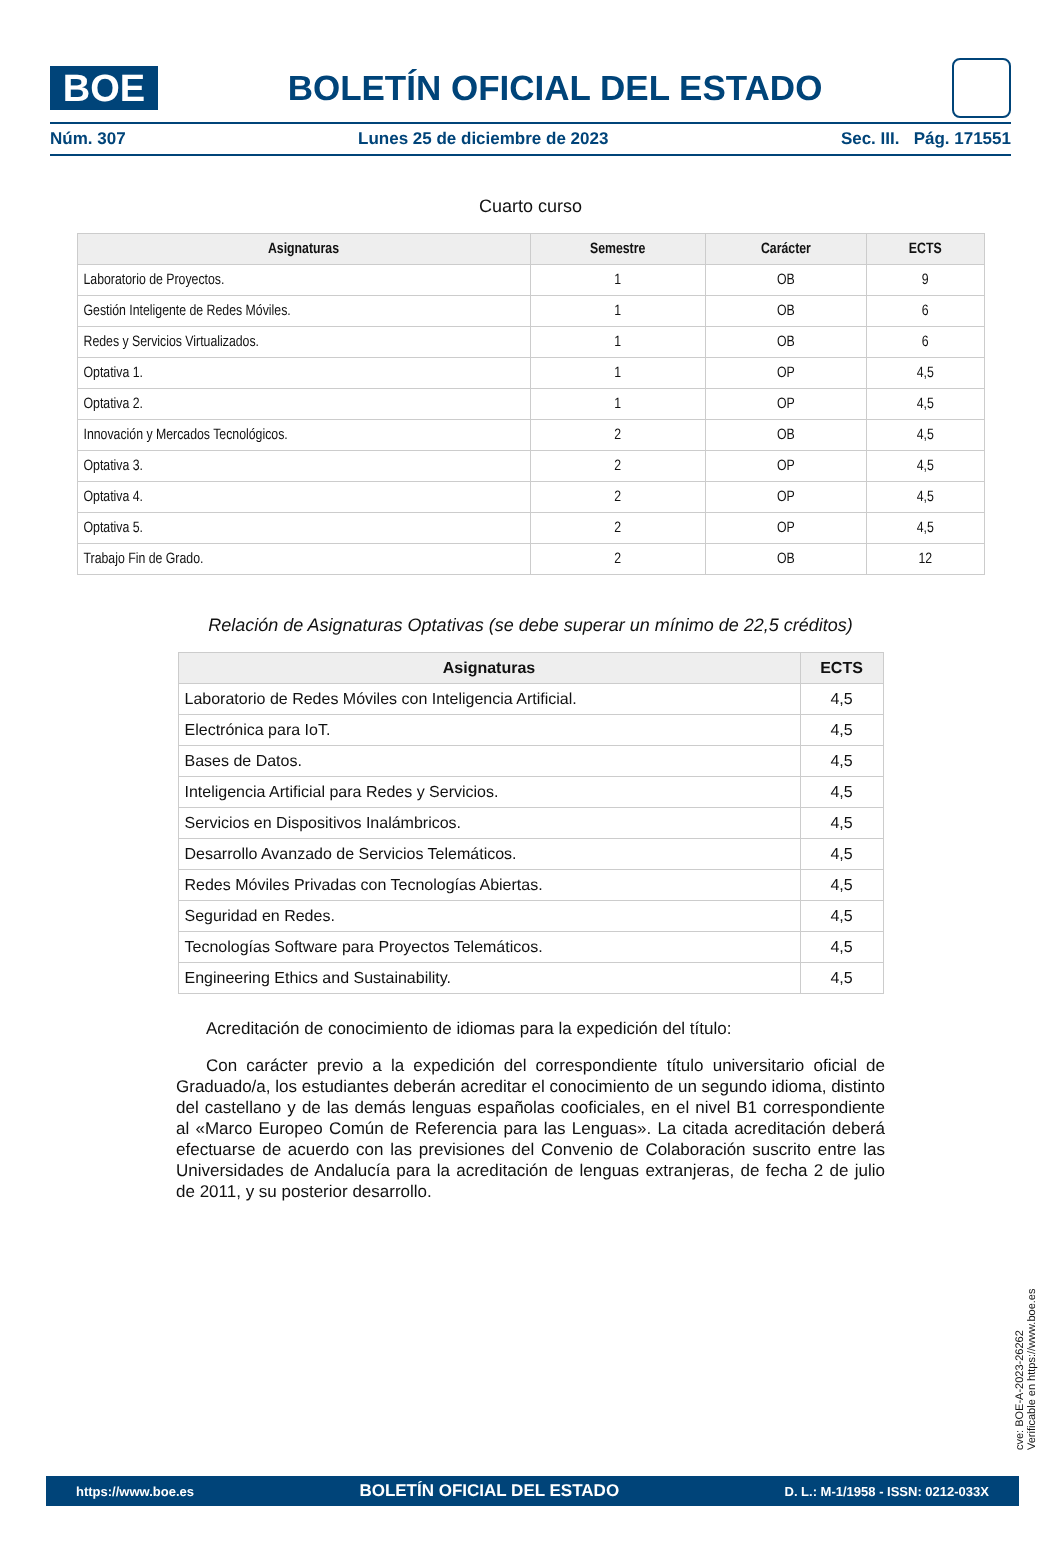BOE
BOLETÍN OFICIAL DEL ESTADO
Núm. 307 Lunes 25 de diciembre de 2023 Sec. III. Pág. 171551
Cuarto curso
| Asignaturas | Semestre | Carácter | ECTS |
| --- | --- | --- | --- |
| Laboratorio de Proyectos. | 1 | OB | 9 |
| Gestión Inteligente de Redes Móviles. | 1 | OB | 6 |
| Redes y Servicios Virtualizados. | 1 | OB | 6 |
| Optativa 1. | 1 | OP | 4,5 |
| Optativa 2. | 1 | OP | 4,5 |
| Innovación y Mercados Tecnológicos. | 2 | OB | 4,5 |
| Optativa 3. | 2 | OP | 4,5 |
| Optativa 4. | 2 | OP | 4,5 |
| Optativa 5. | 2 | OP | 4,5 |
| Trabajo Fin de Grado. | 2 | OB | 12 |
Relación de Asignaturas Optativas (se debe superar un mínimo de 22,5 créditos)
| Asignaturas | ECTS |
| --- | --- |
| Laboratorio de Redes Móviles con Inteligencia Artificial. | 4,5 |
| Electrónica para IoT. | 4,5 |
| Bases de Datos. | 4,5 |
| Inteligencia Artificial para Redes y Servicios. | 4,5 |
| Servicios en Dispositivos Inalámbricos. | 4,5 |
| Desarrollo Avanzado de Servicios Telemáticos. | 4,5 |
| Redes Móviles Privadas con Tecnologías Abiertas. | 4,5 |
| Seguridad en Redes. | 4,5 |
| Tecnologías Software para Proyectos Telemáticos. | 4,5 |
| Engineering Ethics and Sustainability. | 4,5 |
Acreditación de conocimiento de idiomas para la expedición del título:
Con carácter previo a la expedición del correspondiente título universitario oficial de Graduado/a, los estudiantes deberán acreditar el conocimiento de un segundo idioma, distinto del castellano y de las demás lenguas españolas cooficiales, en el nivel B1 correspondiente al «Marco Europeo Común de Referencia para las Lenguas». La citada acreditación deberá efectuarse de acuerdo con las previsiones del Convenio de Colaboración suscrito entre las Universidades de Andalucía para la acreditación de lenguas extranjeras, de fecha 2 de julio de 2011, y su posterior desarrollo.
cve: BOE-A-2023-26262
Verificable en https://www.boe.es
https://www.boe.es BOLETÍN OFICIAL DEL ESTADO D. L.: M-1/1958 - ISSN: 0212-033X